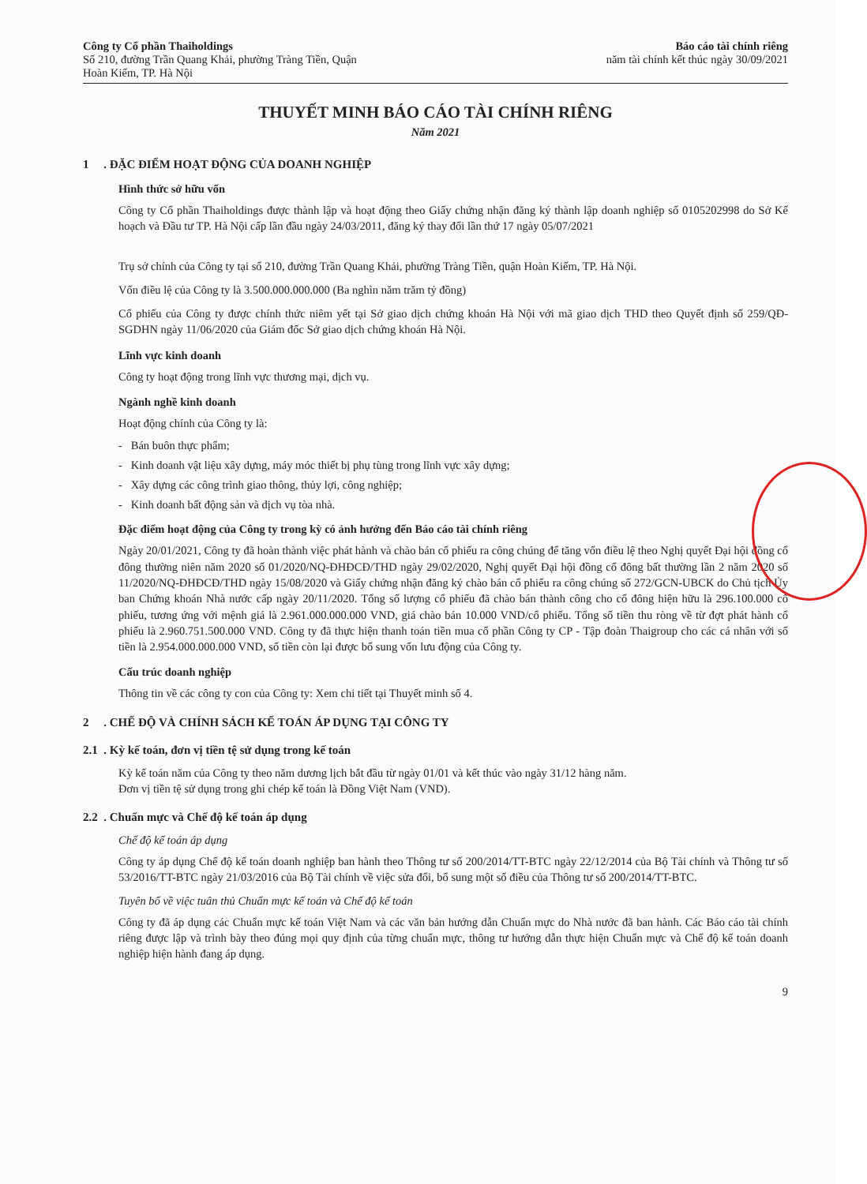Công ty Cổ phần Thaiholdings
Số 210, đường Trần Quang Khải, phường Tràng Tiền, Quận
Hoàn Kiếm, TP. Hà Nội
Báo cáo tài chính riêng
năm tài chính kết thúc ngày 30/09/2021
THUYẾT MINH BÁO CÁO TÀI CHÍNH RIÊNG
Năm 2021
1 . ĐẶC ĐIỂM HOẠT ĐỘNG CỦA DOANH NGHIỆP
Hình thức sở hữu vốn
Công ty Cổ phần Thaiholdings được thành lập và hoạt động theo Giấy chứng nhận đăng ký thành lập doanh nghiệp số 0105202998 do Sở Kế hoạch và Đầu tư TP. Hà Nội cấp lần đầu ngày 24/03/2011, đăng ký thay đổi lần thứ 17 ngày 05/07/2021
Trụ sở chính của Công ty tại số 210, đường Trần Quang Khải, phường Tràng Tiền, quận Hoàn Kiếm, TP. Hà Nội.
Vốn điều lệ của Công ty là 3.500.000.000.000 (Ba nghìn năm trăm tỷ đồng)
Cổ phiếu của Công ty được chính thức niêm yết tại Sở giao dịch chứng khoán Hà Nội với mã giao dịch THD theo Quyết định số 259/QĐ-SGDHN ngày 11/06/2020 của Giám đốc Sở giao dịch chứng khoán Hà Nội.
Lĩnh vực kinh doanh
Công ty hoạt động trong lĩnh vực thương mại, dịch vụ.
Ngành nghề kinh doanh
Hoạt động chính của Công ty là:
- Bán buôn thực phẩm;
- Kinh doanh vật liệu xây dựng, máy móc thiết bị phụ tùng trong lĩnh vực xây dựng;
- Xây dựng các công trình giao thông, thủy lợi, công nghiệp;
- Kinh doanh bất động sản và dịch vụ tòa nhà.
Đặc điểm hoạt động của Công ty trong kỳ có ảnh hưởng đến Báo cáo tài chính riêng
Ngày 20/01/2021, Công ty đã hoàn thành việc phát hành và chào bán cổ phiếu ra công chúng để tăng vốn điều lệ theo Nghị quyết Đại hội đồng cổ đông thường niên năm 2020 số 01/2020/NQ-ĐHĐCĐ/THD ngày 29/02/2020, Nghị quyết Đại hội đồng cổ đông bất thường lần 2 năm 2020 số 11/2020/NQ-ĐHĐCĐ/THD ngày 15/08/2020 và Giấy chứng nhận đăng ký chào bán cổ phiếu ra công chúng số 272/GCN-UBCK do Chủ tịch Ủy ban Chứng khoán Nhà nước cấp ngày 20/11/2020. Tổng số lượng cổ phiếu đã chào bán thành công cho cổ đông hiện hữu là 296.100.000 cổ phiếu, tương ứng với mệnh giá là 2.961.000.000.000 VND, giá chào bán 10.000 VND/cổ phiếu. Tổng số tiền thu ròng về từ đợt phát hành cổ phiếu là 2.960.751.500.000 VND. Công ty đã thực hiện thanh toán tiền mua cổ phần Công ty CP - Tập đoàn Thaigroup cho các cá nhân với số tiền là 2.954.000.000.000 VND, số tiền còn lại được bổ sung vốn lưu động của Công ty.
Cấu trúc doanh nghiệp
Thông tin về các công ty con của Công ty: Xem chi tiết tại Thuyết minh số 4.
2 . CHẾ ĐỘ VÀ CHÍNH SÁCH KẾ TOÁN ÁP DỤNG TẠI CÔNG TY
2.1 . Kỳ kế toán, đơn vị tiền tệ sử dụng trong kế toán
Kỳ kế toán năm của Công ty theo năm dương lịch bắt đầu từ ngày 01/01 và kết thúc vào ngày 31/12 hàng năm.
Đơn vị tiền tệ sử dụng trong ghi chép kế toán là Đồng Việt Nam (VND).
2.2 . Chuẩn mực và Chế độ kế toán áp dụng
Chế độ kế toán áp dụng
Công ty áp dụng Chế độ kế toán doanh nghiệp ban hành theo Thông tư số 200/2014/TT-BTC ngày 22/12/2014 của Bộ Tài chính và Thông tư số 53/2016/TT-BTC ngày 21/03/2016 của Bộ Tài chính về việc sửa đổi, bổ sung một số điều của Thông tư số 200/2014/TT-BTC.
Tuyên bố về việc tuân thủ Chuẩn mực kế toán và Chế độ kế toán
Công ty đã áp dụng các Chuẩn mực kế toán Việt Nam và các văn bản hướng dẫn Chuẩn mực do Nhà nước đã ban hành. Các Báo cáo tài chính riêng được lập và trình bày theo đúng mọi quy định của từng chuẩn mực, thông tư hướng dẫn thực hiện Chuẩn mực và Chế độ kế toán doanh nghiệp hiện hành đang áp dụng.
9